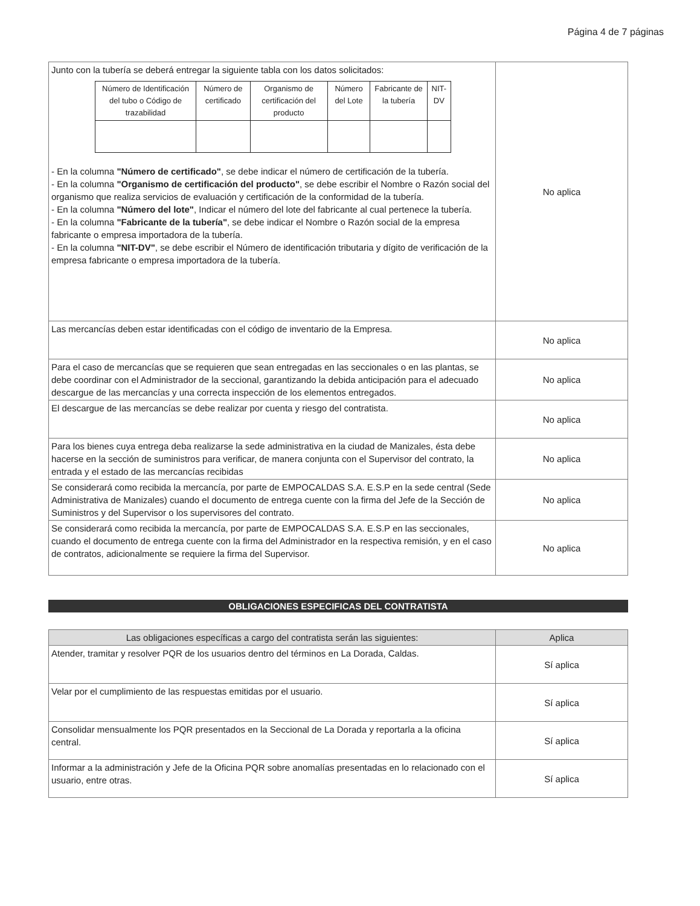Página 4 de 7 páginas
| Junto con la tubería se deberá entregar la siguiente tabla con los datos solicitados: / Número de Identificación del tubo o Código de trazabilidad / Número de certificado / Organismo de certificación del producto / Número del Lote / Fabricante de la tubería / NIT-DV / / --- / --- / --- / --- / --- / --- / - En la columna "Número de certificado" , se debe indicar el número de certificación de la tubería. - En la columna "Organismo de certificación del producto" , se debe escribir el Nombre o Razón social del organismo que realiza servicios de evaluación y certificación de la conformidad de la tubería. - En la columna "Número del lote" , Indicar el número del lote del fabricante al cual pertenece la tubería. - En la columna "Fabricante de la tubería" , se debe indicar el Nombre o Razón social de la empresa fabricante o empresa importadora de la tubería. - En la columna "NIT-DV" , se debe escribir el Número de identificación tributaria y dígito de verificación de la empresa fabricante o empresa importadora de la tubería. | No aplica |
| Las mercancías deben estar identificadas con el código de inventario de la Empresa. | No aplica |
| Para el caso de mercancías que se requieren que sean entregadas en las seccionales o en las plantas, se debe coordinar con el Administrador de la seccional, garantizando la debida anticipación para el adecuado descargue de las mercancías y una correcta inspección de los elementos entregados. | No aplica |
| El descargue de las mercancías se debe realizar por cuenta y riesgo del contratista. | No aplica |
| Para los bienes cuya entrega deba realizarse la sede administrativa en la ciudad de Manizales, ésta debe hacerse en la sección de suministros para verificar, de manera conjunta con el Supervisor del contrato, la entrada y el estado de las mercancías recibidas | No aplica |
| Se considerará como recibida la mercancía, por parte de EMPOCALDAS S.A. E.S.P en la sede central (Sede Administrativa de Manizales) cuando el documento de entrega cuente con la firma del Jefe de la Sección de Suministros y del Supervisor o los supervisores del contrato. | No aplica |
| Se considerará como recibida la mercancía, por parte de EMPOCALDAS S.A. E.S.P en las seccionales, cuando el documento de entrega cuente con la firma del Administrador en la respectiva remisión, y en el caso de contratos, adicionalmente se requiere la firma del Supervisor. | No aplica |
OBLIGACIONES ESPECIFICAS DEL CONTRATISTA
| Las obligaciones específicas a cargo del contratista serán las siguientes: | Aplica |
| Atender, tramitar y resolver PQR de los usuarios dentro del términos en La Dorada, Caldas. | Sí aplica |
| Velar por el cumplimiento de las respuestas emitidas por el usuario. | Sí aplica |
| Consolidar mensualmente los PQR presentados en la Seccional de La Dorada y reportarla a la oficina central. | Sí aplica |
| Informar a la administración y Jefe de la Oficina PQR sobre anomalías presentadas en lo relacionado con el usuario, entre otras. | Sí aplica |